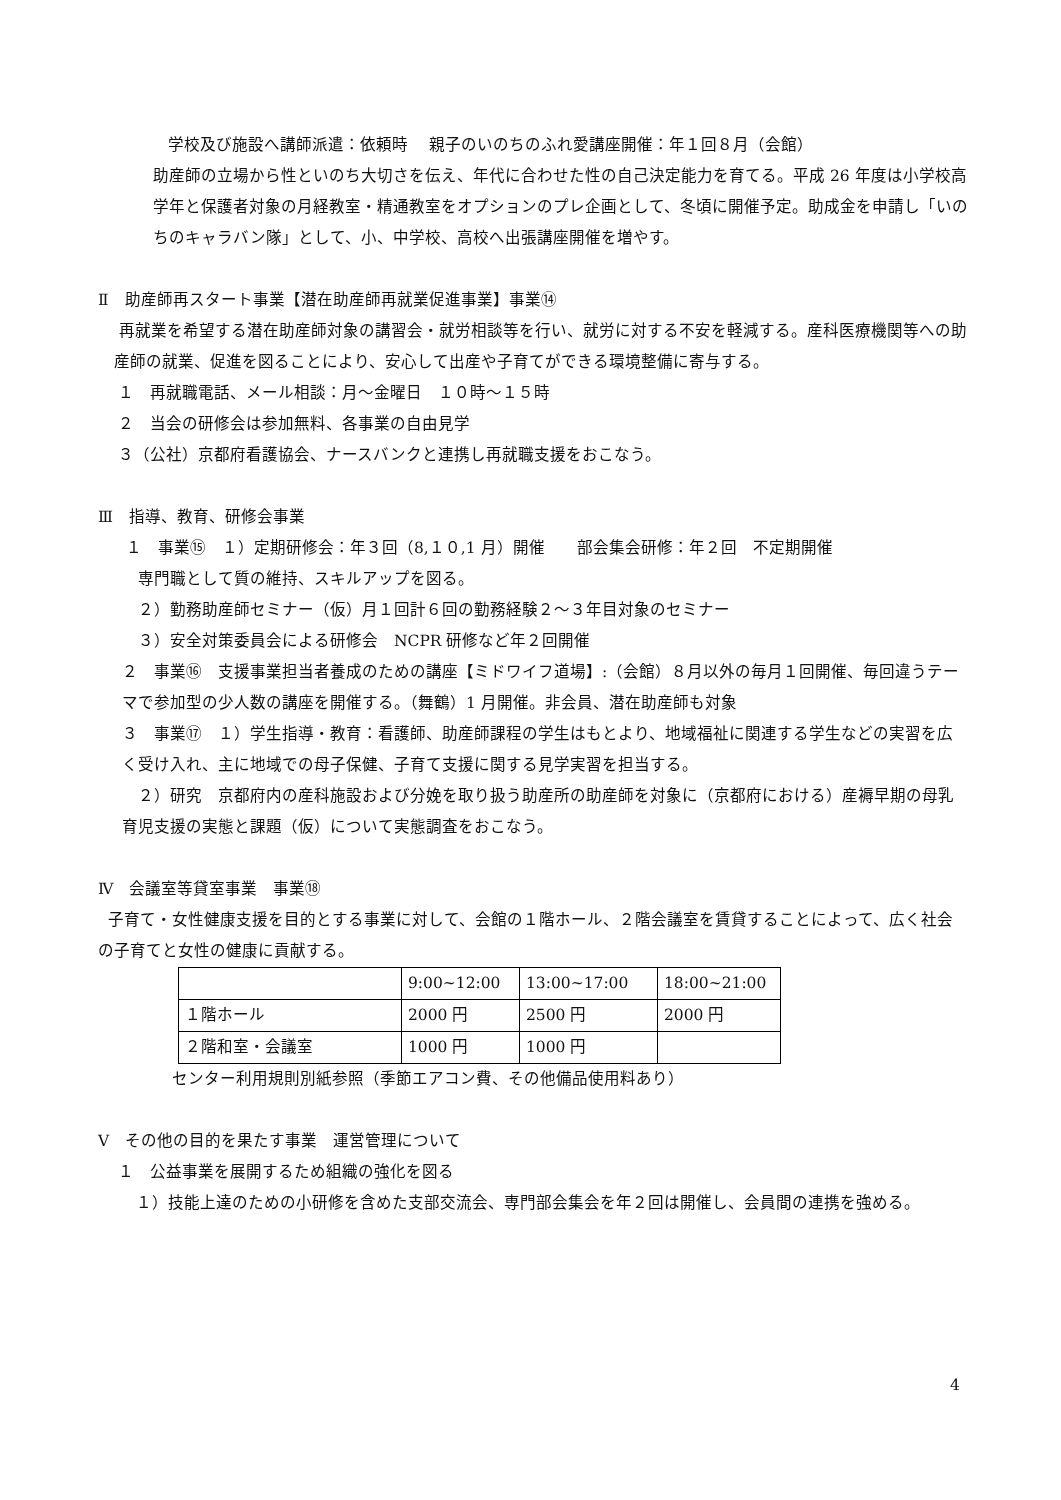学校及び施設へ講師派遣：依頼時　 親子のいのちのふれ愛講座開催：年１回８月（会館）
助産師の立場から性といのち大切さを伝え、年代に合わせた性の自己決定能力を育てる。平成 26 年度は小学校高学年と保護者対象の月経教室・精通教室をオプションのプレ企画として、冬頃に開催予定。助成金を申請し「いのちのキャラバン隊」として、小、中学校、高校へ出張講座開催を増やす。
Ⅱ　助産師再スタート事業【潜在助産師再就業促進事業】事業⑭
再就業を希望する潜在助産師対象の講習会・就労相談等を行い、就労に対する不安を軽減する。産科医療機関等への助産師の就業、促進を図ることにより、安心して出産や子育てができる環境整備に寄与する。
１　再就職電話、メール相談：月～金曜日　１０時～１５時
２　当会の研修会は参加無料、各事業の自由見学
３（公社）京都府看護協会、ナースバンクと連携し再就職支援をおこなう。
Ⅲ　指導、教育、研修会事業
１　事業⑮　１）定期研修会：年３回（8,１０,1 月）開催　　部会集会研修：年２回　不定期開催
専門職として質の維持、スキルアップを図る。
２）勤務助産師セミナー（仮）月１回計６回の勤務経験２～３年目対象のセミナー
３）安全対策委員会による研修会　NCPR 研修など年２回開催
２　事業⑯　支援事業担当者養成のための講座【ミドワイフ道場】:（会館）８月以外の毎月１回開催、毎回違うテーマで参加型の少人数の講座を開催する。（舞鶴）1 月開催。非会員、潜在助産師も対象
３　事業⑰　１）学生指導・教育：看護師、助産師課程の学生はもとより、地域福祉に関連する学生などの実習を広く受け入れ、主に地域での母子保健、子育て支援に関する見学実習を担当する。
　２）研究　京都府内の産科施設および分娩を取り扱う助産所の助産師を対象に（京都府における）産褥早期の母乳育児支援の実態と課題（仮）について実態調査をおこなう。
Ⅳ　会議室等貸室事業　事業⑱
子育て・女性健康支援を目的とする事業に対して、会館の１階ホール、２階会議室を賃貸することによって、広く社会の子育てと女性の健康に貢献する。
| | 9:00~12:00 | 13:00~17:00 | 18:00~21:00 |
| １階ホール | 2000 円 | 2500 円 | 2000 円 |
| ２階和室・会議室 | 1000 円 | 1000 円 | |
センター利用規則別紙参照（季節エアコン費、その他備品使用料あり）
Ⅴ　その他の目的を果たす事業　運営管理について
１　公益事業を展開するため組織の強化を図る
１）技能上達のための小研修を含めた支部交流会、専門部会集会を年２回は開催し、会員間の連携を強める。
4